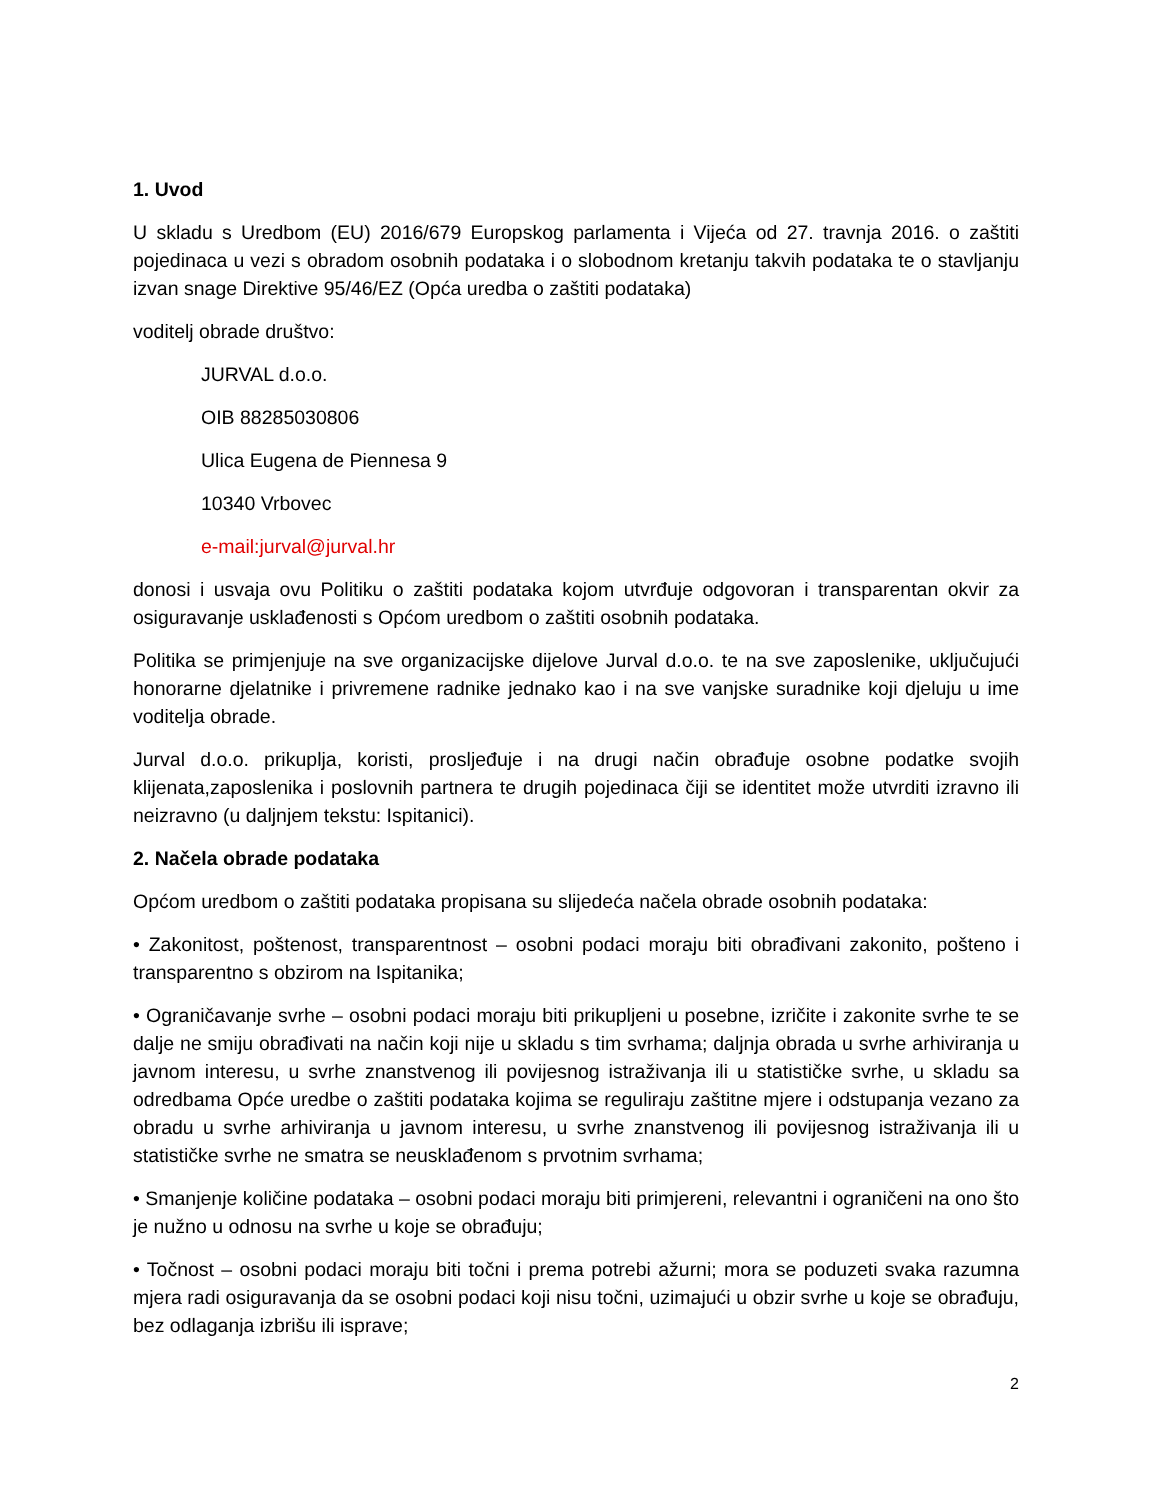1. Uvod
U skladu s Uredbom (EU) 2016/679 Europskog parlamenta i Vijeća od 27. travnja 2016. o zaštiti pojedinaca u vezi s obradom osobnih podataka i o slobodnom kretanju takvih podataka te o stavljanju izvan snage Direktive 95/46/EZ (Opća uredba o zaštiti podataka)
voditelj obrade društvo:
JURVAL d.o.o.
OIB 88285030806
Ulica Eugena de Piennesa 9
10340 Vrbovec
e-mail:jurval@jurval.hr
donosi i usvaja ovu Politiku o zaštiti podataka kojom utvrđuje odgovoran i transparentan okvir za osiguravanje usklađenosti s Općom uredbom o zaštiti osobnih podataka.
Politika se primjenjuje na sve organizacijske dijelove Jurval d.o.o. te na sve zaposlenike, uključujući honorarne djelatnike i privremene radnike jednako kao i na sve vanjske suradnike koji djeluju u ime voditelja obrade.
Jurval d.o.o. prikuplja, koristi, prosljeđuje i na drugi način obrađuje osobne podatke svojih klijenata,zaposlenika i poslovnih partnera te drugih pojedinaca čiji se identitet može utvrditi izravno ili neizravno (u daljnjem tekstu: Ispitanici).
2. Načela obrade podataka
Općom uredbom o zaštiti podataka propisana su slijedeća načela obrade osobnih podataka:
• Zakonitost, poštenost, transparentnost – osobni podaci moraju biti obrađivani zakonito, pošteno i transparentno s obzirom na Ispitanika;
• Ograničavanje svrhe – osobni podaci moraju biti prikupljeni u posebne, izričite i zakonite svrhe te se dalje ne smiju obrađivati na način koji nije u skladu s tim svrhama; daljnja obrada u svrhe arhiviranja u javnom interesu, u svrhe znanstvenog ili povijesnog istraživanja ili u statističke svrhe, u skladu sa odredbama Opće uredbe o zaštiti podataka kojima se reguliraju zaštitne mjere i odstupanja vezano za obradu u svrhe arhiviranja u javnom interesu, u svrhe znanstvenog ili povijesnog istraživanja ili u statističke svrhe ne smatra se neusklađenom s prvotnim svrhama;
• Smanjenje količine podataka – osobni podaci moraju biti primjereni, relevantni i ograničeni na ono što je nužno u odnosu na svrhe u koje se obrađuju;
• Točnost – osobni podaci moraju biti točni i prema potrebi ažurni; mora se poduzeti svaka razumna mjera radi osiguravanja da se osobni podaci koji nisu točni, uzimajući u obzir svrhe u koje se obrađuju, bez odlaganja izbrišu ili isprave;
2